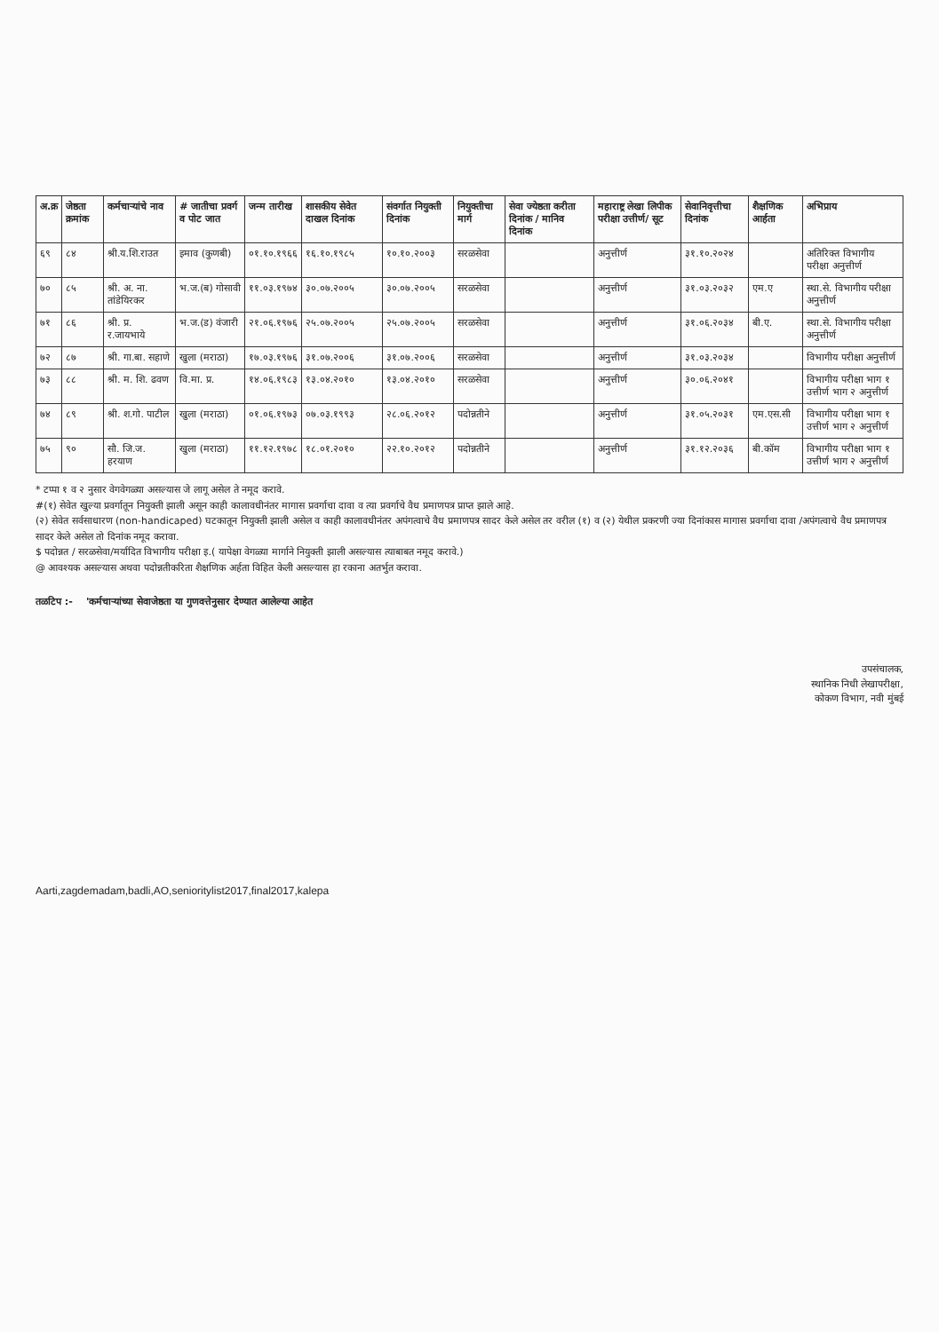| अ.क्र | जेष्ठता क्रमांक | कर्मचाऱ्यांचे नाव | # जातीचा प्रवर्ग व पोट जात | जन्म तारीख | शासकीय सेवेत दाखल दिनांक | संवर्गात नियुक्ती दिनांक | नियुक्तीचा मार्ग | सेवा ज्येष्ठता करीता दिनांक / मानिव दिनांक | महाराष्ट्र लेखा लिपीक परीक्षा उत्तीर्ण/ सूट | सेवानिवृत्तीचा दिनांक | शैक्षणिक आर्हता | अभिप्राय |
| --- | --- | --- | --- | --- | --- | --- | --- | --- | --- | --- | --- | --- |
| ६९ | ८४ | श्री.य.शि.राउत | इमाव (कुणबी) | ०१.१०.१९६६ | १६.१०.१९८५ | १०.१०.२००३ | सरळसेवा | | अनुत्तीर्ण | ३१.१०.२०२४ | | अतिरिक्त विभागीय परीक्षा अनुत्तीर्ण |
| ७० | ८५ | श्री. अ. ना. तांडेयिरकर | भ.ज.(ब) गोसावी | ११.०३.१९७४ | ३०.०७.२००५ | ३०.०७.२००५ | सरळसेवा | | अनुत्तीर्ण | ३१.०३.२०३२ | एम.ए | स्था.से. विभागीय परीक्षा अनुत्तीर्ण |
| ७१ | ८६ | श्री. प्र. र.जायभाये | भ.ज.(ड) वंजारी | २१.०६.१९७६ | २५.०७.२००५ | २५.०७.२००५ | सरळसेवा | | अनुत्तीर्ण | ३१.०६.२०३४ | बी.ए. | स्था.से. विभागीय परीक्षा अनुत्तीर्ण |
| ७२ | ८७ | श्री. गा.बा. सहाणे | खुला (मराठा) | १७.०३.१९७६ | ३१.०७.२००६ | ३१.०७.२००६ | सरळसेवा | | अनुत्तीर्ण | ३१.०३.२०३४ | | विभागीय परीक्षा अनुत्तीर्ण |
| ७३ | ८८ | श्री. म. शि. ढवण | वि.मा. प्र. | १४.०६.१९८३ | १३.०४.२०१० | १३.०४.२०१० | सरळसेवा | | अनुत्तीर्ण | ३०.०६.२०४१ | | विभागीय परीक्षा भाग १ उत्तीर्ण भाग २ अनुत्तीर्ण |
| ७४ | ८९ | श्री. श.गो. पाटील | खुला (मराठा) | ०१.०६.१९७३ | ०७.०३.१९९३ | २८.०६.२०१२ | पदोन्नतीने | | अनुत्तीर्ण | ३१.०५.२०३१ | एम.एस.सी | विभागीय परीक्षा भाग १ उत्तीर्ण भाग २ अनुत्तीर्ण |
| ७५ | ९० | सौ. जि.ज. हरयाण | खुला (मराठा) | ११.१२.१९७८ | १८.०१.२०१० | २२.१०.२०१२ | पदोन्नतीने | | अनुत्तीर्ण | ३१.१२.२०३६ | बी.कॉम | विभागीय परीक्षा भाग १ उत्तीर्ण भाग २ अनुत्तीर्ण |
* टप्पा १ व २ नुसार वेगवेगळ्या असल्यास जे लागू असेल ते नमूद करावे.
#(१) सेवेत खुल्या प्रवर्गातून नियुक्ती झाली असून काही कालावधीनंतर मागास प्रवर्गाचा दावा व त्या प्रवर्गाचे वैध प्रमाणपत्र प्राप्त झाले आहे.
(२) सेवेत सर्वसाधारण (non-handicaped) घटकातून नियुक्ती झाली असेल व काही कालावधीनंतर अपंगत्वाचे वैध प्रमाणपत्र सादर केले असेल तर वरील (१) व (२) येथील प्रकरणी ज्या दिनांकास मागास प्रवर्गाचा दावा /अपंगत्वाचे वैध प्रमाणपत्र सादर केले असेल तो दिनांक नमूद करावा.
$ पदोन्नत / सरळसेवा/मर्यादित विभागीय परीक्षा इ.( यापेक्षा वेगळ्या मार्गाने नियुक्ती झाली असल्यास त्याबाबत नमूद करावे.)
@ आवश्यक असल्यास अथवा पदोन्नतीकरिता शैक्षणिक अर्हता विहित केली असल्यास हा रकाना अतर्भुत करावा.
तळटिप :- 'कर्मचाऱ्यांच्या सेवाजेष्ठता या गुणवत्तेनुसार देण्यात आलेल्या आहेत
उपसंचालक,
स्थानिक निधी लेखापरीक्षा,
कोकण विभाग, नवी मुंबई
Aarti,zagdemadam,badli,AO,senioritylist2017,final2017,kalepa